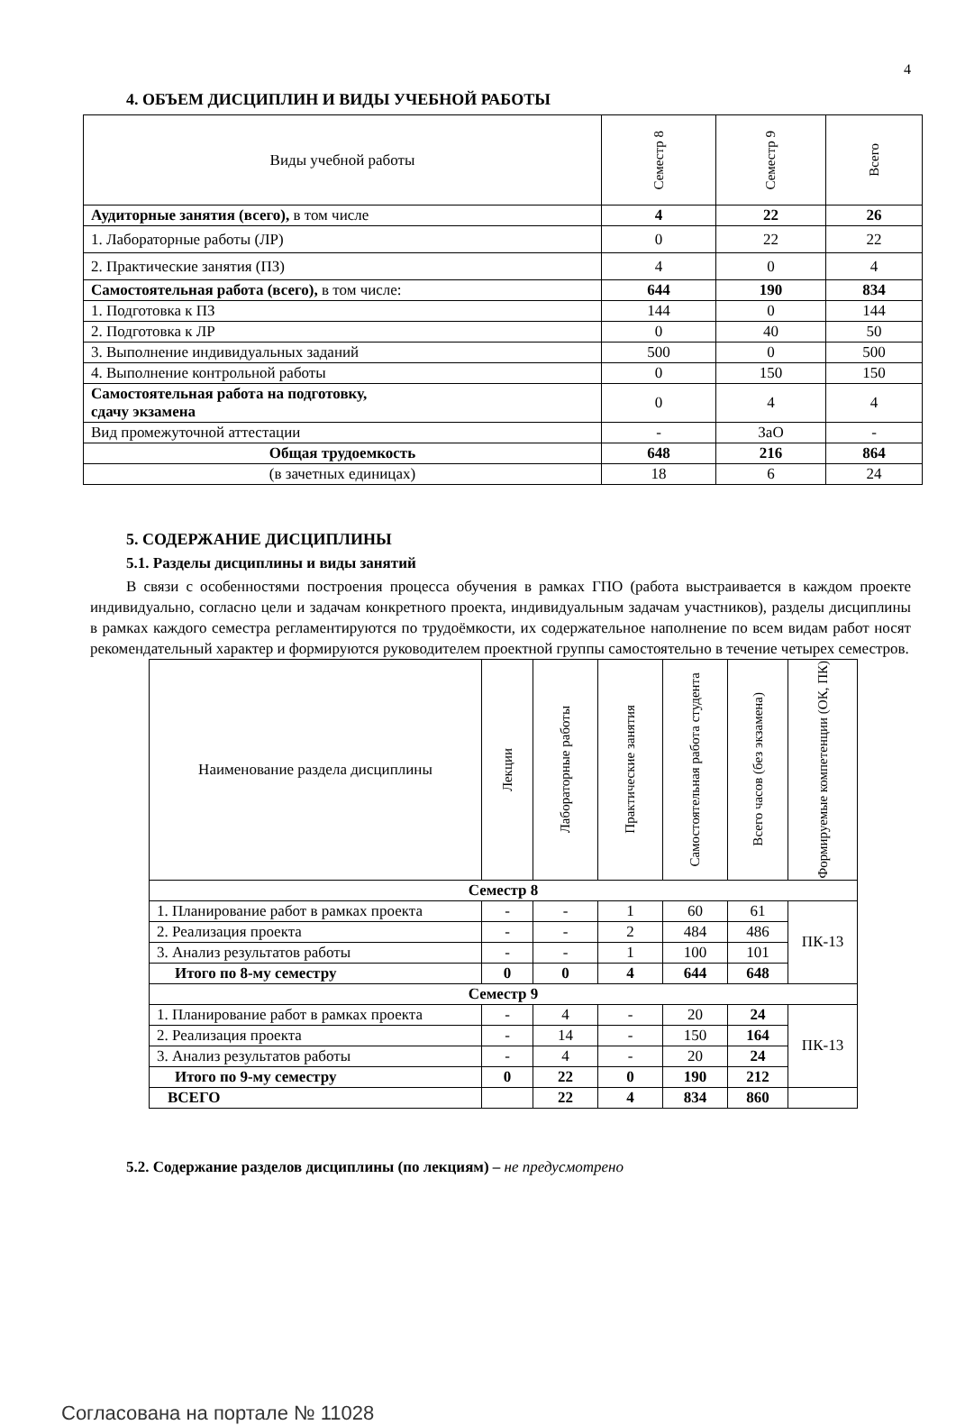4
4. ОБЪЕМ ДИСЦИПЛИН И ВИДЫ УЧЕБНОЙ РАБОТЫ
| Виды учебной работы | Семестр 8 | Семестр 9 | Всего |
| --- | --- | --- | --- |
| Аудиторные занятия (всего), в том числе | 4 | 22 | 26 |
| 1. Лабораторные работы (ЛР) | 0 | 22 | 22 |
| 2. Практические занятия (ПЗ) | 4 | 0 | 4 |
| Самостоятельная работа (всего), в том числе: | 644 | 190 | 834 |
| 1. Подготовка к ПЗ | 144 | 0 | 144 |
| 2. Подготовка к ЛР | 0 | 40 | 50 |
| 3. Выполнение индивидуальных заданий | 500 | 0 | 500 |
| 4. Выполнение контрольной работы | 0 | 150 | 150 |
| Самостоятельная работа на подготовку, сдачу экзамена | 0 | 4 | 4 |
| Вид промежуточной аттестации | - | ЗаО | - |
| Общая трудоемкость | 648 | 216 | 864 |
| (в зачетных единицах) | 18 | 6 | 24 |
5. СОДЕРЖАНИЕ ДИСЦИПЛИНЫ
5.1. Разделы дисциплины и виды занятий
В связи с особенностями построения процесса обучения в рамках ГПО (работа выстраивается в каждом проекте индивидуально, согласно цели и задачам конкретного проекта, индивидуальным задачам участников), разделы дисциплины в рамках каждого семестра регламентируются по трудоёмкости, их содержательное наполнение по всем видам работ носят рекомендательный характер и формируются руководителем проектной группы самостоятельно в течение четырех семестров.
| Наименование раздела дисциплины | Лекции | Лабораторные работы | Практические занятия | Самостоятельная работа студента | Всего часов (без экзамена) | Формируемые компетенции (ОК, ПК) |
| --- | --- | --- | --- | --- | --- | --- |
| Семестр 8 | | | | | | |
| 1. Планирование работ в рамках проекта | - | - | 1 | 60 | 61 | ПК-13 |
| 2. Реализация проекта | - | - | 2 | 484 | 486 | |
| 3. Анализ результатов работы | - | - | 1 | 100 | 101 | |
| Итого по 8-му семестру | 0 | 0 | 4 | 644 | 648 | |
| Семестр 9 | | | | | | |
| 1. Планирование работ в рамках проекта | - | 4 | - | 20 | 24 | ПК-13 |
| 2. Реализация проекта | - | 14 | - | 150 | 164 | |
| 3. Анализ результатов работы | - | 4 | - | 20 | 24 | |
| Итого по 9-му семестру | 0 | 22 | 0 | 190 | 212 | |
| ВСЕГО | | 22 | 4 | 834 | 860 | |
5.2. Содержание разделов дисциплины (по лекциям) – не предусмотрено
Согласована на портале № 11028